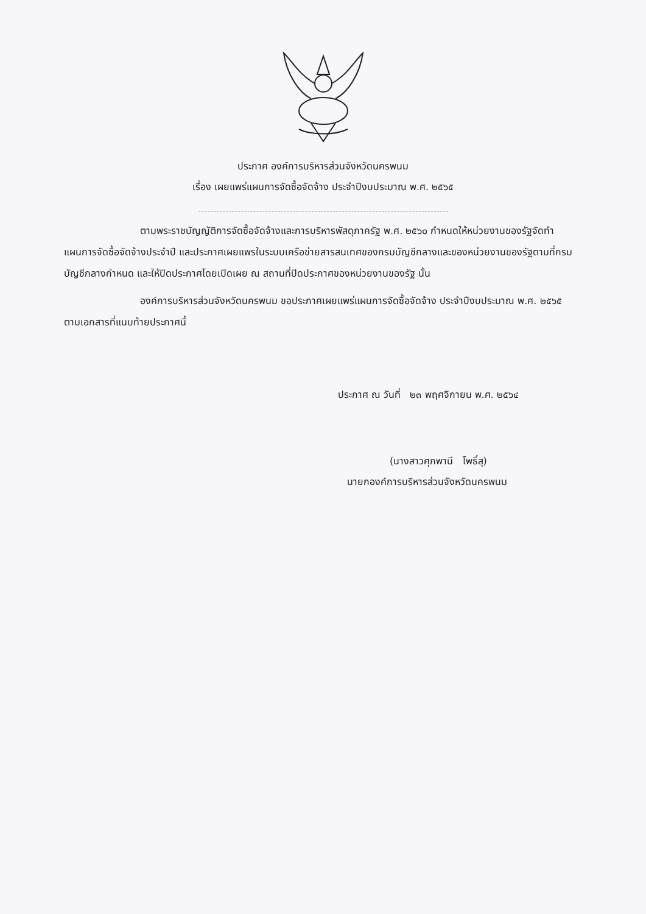ประกาศ องค์การบริหารส่วนจังหวัดนครพนม
เรื่อง เผยแพร่แผนการจัดซื้อจัดจ้าง ประจำปีงบประมาณ พ.ศ. ๒๕๖๕
ตามพระราชบัญญัติการจัดซื้อจัดจ้างและการบริหารพัสดุภาครัฐ พ.ศ. ๒๕๖๐ กำหนดให้หน่วยงานของรัฐจัดทำแผนการจัดซื้อจัดจ้างประจำปี และประกาศเผยแพรในระบบเครือข่ายสารสนเทศของกรมบัญชีกลางและของหน่วยงานของรัฐตามที่กรมบัญชีกลางกำหนด และให้ปิดประกาศโดยเปิดเผย ณ สถานที่ปิดประกาศของหน่วยงานของรัฐ นั้น
องค์การบริหารส่วนจังหวัดนครพนม ขอประกาศเผยแพร่แผนการจัดซื้อจัดจ้าง ประจำปีงบประมาณ พ.ศ. ๒๕๖๕ ตามเอกสารที่แนบท้ายประกาศนี้
ประกาศ ณ วันที่ ๒๓ พฤศจิกายน พ.ศ. ๒๕๖๔
(นางสาวศุภพานี โพธิ์สุ)
นายกองค์การบริหารส่วนจังหวัดนครพนม